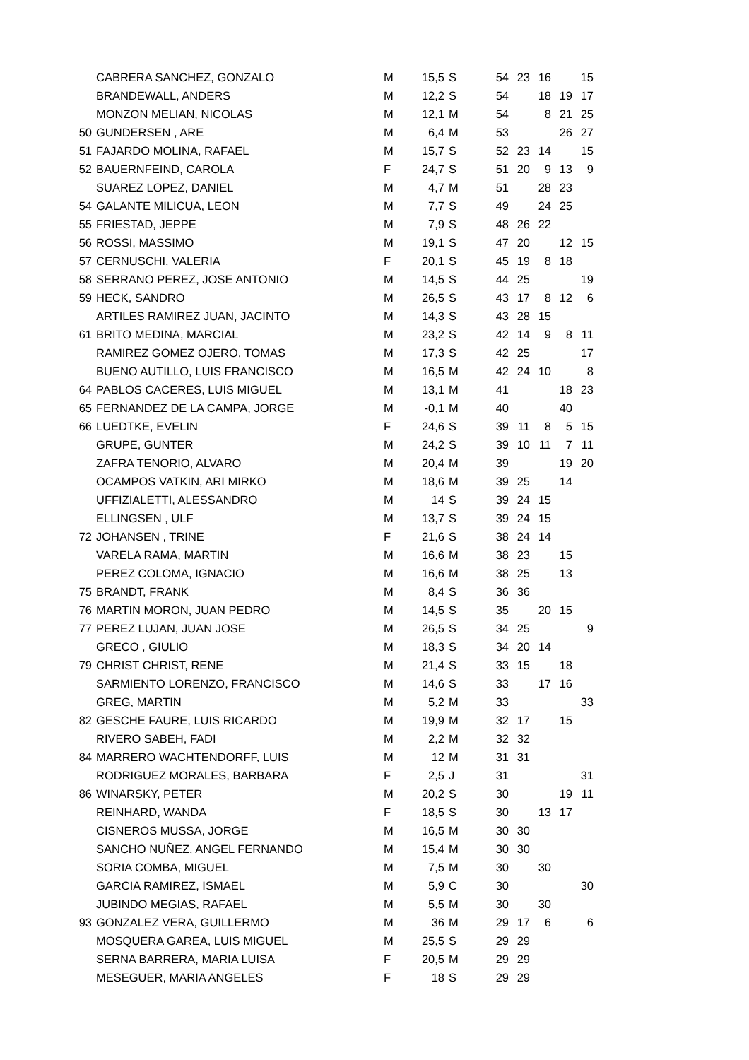| | CABRERA SANCHEZ, GONZALO | M | 15,5 | S | 54 | 23 | 16 | | 15 |
| | BRANDEWALL, ANDERS | M | 12,2 | S | 54 | | 18 | 19 | 17 |
| | MONZON MELIAN, NICOLAS | M | 12,1 | M | 54 | | 8 | 21 | 25 |
| 50 | GUNDERSEN , ARE | M | 6,4 | M | 53 | | | 26 | 27 |
| 51 | FAJARDO MOLINA, RAFAEL | M | 15,7 | S | 52 | 23 | 14 | | 15 |
| 52 | BAUERNFEIND, CAROLA | F | 24,7 | S | 51 | 20 | 9 | 13 | 9 |
| | SUAREZ LOPEZ, DANIEL | M | 4,7 | M | 51 | | 28 | 23 | |
| 54 | GALANTE MILICUA, LEON | M | 7,7 | S | 49 | | 24 | 25 | |
| 55 | FRIESTAD, JEPPE | M | 7,9 | S | 48 | 26 | 22 | | |
| 56 | ROSSI, MASSIMO | M | 19,1 | S | 47 | 20 | | 12 | 15 |
| 57 | CERNUSCHI, VALERIA | F | 20,1 | S | 45 | 19 | 8 | 18 | |
| 58 | SERRANO PEREZ, JOSE ANTONIO | M | 14,5 | S | 44 | 25 | | | 19 |
| 59 | HECK, SANDRO | M | 26,5 | S | 43 | 17 | 8 | 12 | 6 |
| | ARTILES RAMIREZ JUAN, JACINTO | M | 14,3 | S | 43 | 28 | 15 | | |
| 61 | BRITO MEDINA, MARCIAL | M | 23,2 | S | 42 | 14 | 9 | 8 | 11 |
| | RAMIREZ GOMEZ OJERO, TOMAS | M | 17,3 | S | 42 | 25 | | | 17 |
| | BUENO AUTILLO, LUIS FRANCISCO | M | 16,5 | M | 42 | 24 | 10 | | 8 |
| 64 | PABLOS CACERES, LUIS MIGUEL | M | 13,1 | M | 41 | | | 18 | 23 |
| 65 | FERNANDEZ DE LA CAMPA, JORGE | M | -0,1 | M | 40 | | | 40 | |
| 66 | LUEDTKE, EVELIN | F | 24,6 | S | 39 | 11 | 8 | 5 | 15 |
| | GRUPE, GUNTER | M | 24,2 | S | 39 | 10 | 11 | 7 | 11 |
| | ZAFRA TENORIO, ALVARO | M | 20,4 | M | 39 | | | 19 | 20 |
| | OCAMPOS VATKIN, ARI MIRKO | M | 18,6 | M | 39 | 25 | | 14 | |
| | UFFIZIALETTI, ALESSANDRO | M | 14 | S | 39 | 24 | 15 | | |
| | ELLINGSEN , ULF | M | 13,7 | S | 39 | 24 | 15 | | |
| 72 | JOHANSEN , TRINE | F | 21,6 | S | 38 | 24 | 14 | | |
| | VARELA RAMA, MARTIN | M | 16,6 | M | 38 | 23 | | 15 | |
| | PEREZ COLOMA, IGNACIO | M | 16,6 | M | 38 | 25 | | 13 | |
| 75 | BRANDT, FRANK | M | 8,4 | S | 36 | 36 | | | |
| 76 | MARTIN MORON, JUAN PEDRO | M | 14,5 | S | 35 | | 20 | 15 | |
| 77 | PEREZ LUJAN, JUAN JOSE | M | 26,5 | S | 34 | 25 | | | 9 |
| | GRECO , GIULIO | M | 18,3 | S | 34 | 20 | 14 | | |
| 79 | CHRIST CHRIST, RENE | M | 21,4 | S | 33 | 15 | | 18 | |
| | SARMIENTO LORENZO, FRANCISCO | M | 14,6 | S | 33 | | 17 | 16 | |
| | GREG, MARTIN | M | 5,2 | M | 33 | | | | 33 |
| 82 | GESCHE FAURE, LUIS RICARDO | M | 19,9 | M | 32 | 17 | | 15 | |
| | RIVERO SABEH, FADI | M | 2,2 | M | 32 | 32 | | | |
| 84 | MARRERO WACHTENDORFF, LUIS | M | 12 | M | 31 | 31 | | | |
| | RODRIGUEZ MORALES, BARBARA | F | 2,5 | J | 31 | | | | 31 |
| 86 | WINARSKY, PETER | M | 20,2 | S | 30 | | | 19 | 11 |
| | REINHARD, WANDA | F | 18,5 | S | 30 | | 13 | 17 | |
| | CISNEROS MUSSA, JORGE | M | 16,5 | M | 30 | 30 | | | |
| | SANCHO NUÑEZ, ANGEL FERNANDO | M | 15,4 | M | 30 | 30 | | | |
| | SORIA COMBA, MIGUEL | M | 7,5 | M | 30 | | 30 | | |
| | GARCIA RAMIREZ, ISMAEL | M | 5,9 | C | 30 | | | | 30 |
| | JUBINDO MEGIAS, RAFAEL | M | 5,5 | M | 30 | | 30 | | |
| 93 | GONZALEZ VERA, GUILLERMO | M | 36 | M | 29 | 17 | 6 | | 6 |
| | MOSQUERA GAREA, LUIS MIGUEL | M | 25,5 | S | 29 | 29 | | | |
| | SERNA BARRERA, MARIA LUISA | F | 20,5 | M | 29 | 29 | | | |
| | MESEGUER, MARIA ANGELES | F | 18 | S | 29 | 29 | | | |